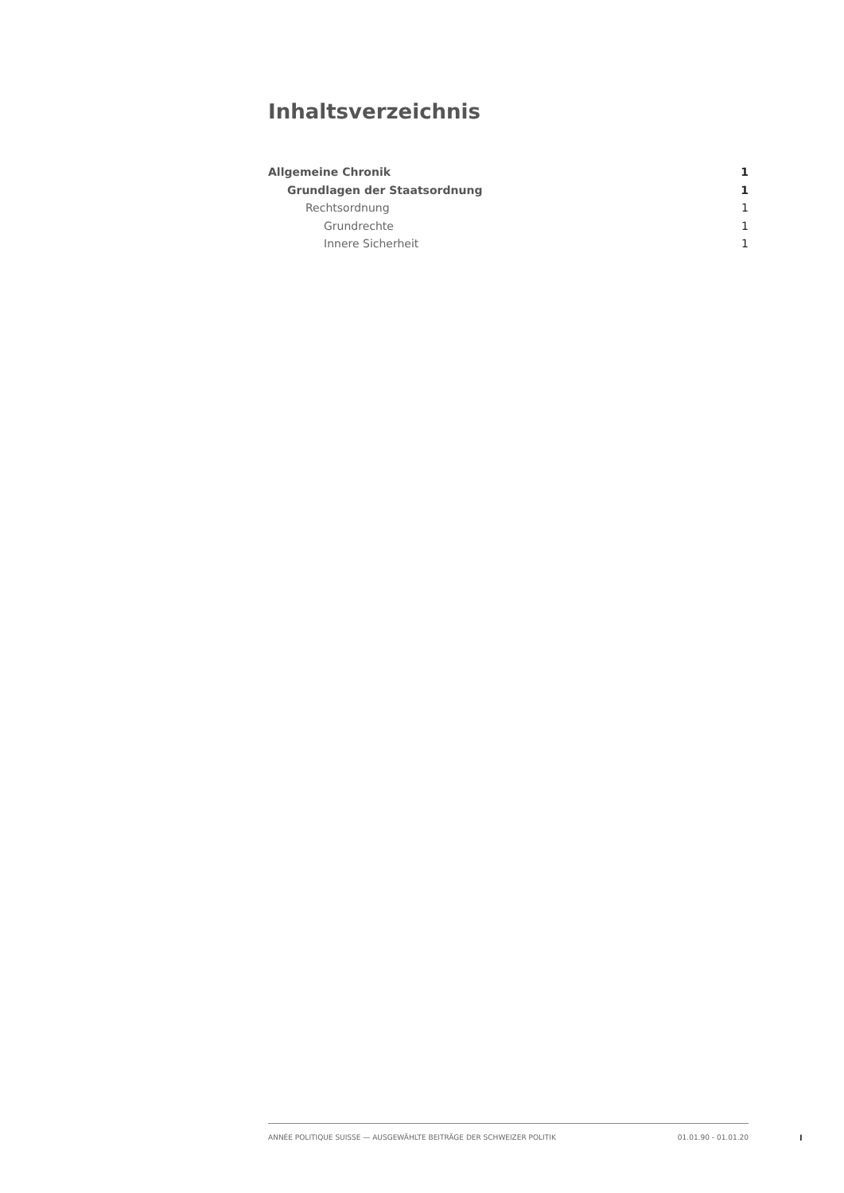Inhaltsverzeichnis
Allgemeine Chronik 1
Grundlagen der Staatsordnung 1
Rechtsordnung 1
Grundrechte 1
Innere Sicherheit 1
ANNÉE POLITIQUE SUISSE — AUSGEWÄHLTE BEITRÄGE DER SCHWEIZER POLITIK 01.01.90 - 01.01.20
I